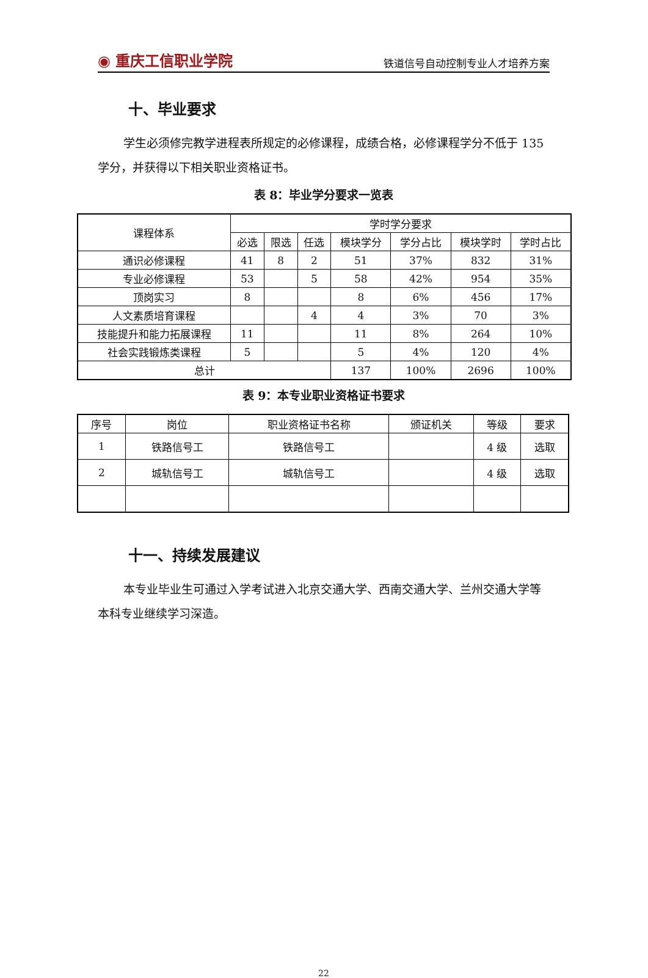◉ 重庆工信职业学院 铁道信号自动控制专业人才培养方案
十、毕业要求
学生必须修完教学进程表所规定的必修课程，成绩合格，必修课程学分不低于 135 学分，并获得以下相关职业资格证书。
表 8：毕业学分要求一览表
| 课程体系 | 学时学分要求 | | | | | | |
| --- | --- | --- | --- | --- | --- | --- | --- |
| | 必选 | 限选 | 任选 | 模块学分 | 学分占比 | 模块学时 | 学时占比 |
| 通识必修课程 | 41 | 8 | 2 | 51 | 37% | 832 | 31% |
| 专业必修课程 | 53 | | 5 | 58 | 42% | 954 | 35% |
| 顶岗实习 | 8 | | | 8 | 6% | 456 | 17% |
| 人文素质培育课程 | | | 4 | 4 | 3% | 70 | 3% |
| 技能提升和能力拓展课程 | 11 | | | 11 | 8% | 264 | 10% |
| 社会实践锻炼类课程 | 5 | | | 5 | 4% | 120 | 4% |
| 总计 | | | | 137 | 100% | 2696 | 100% |
表 9：本专业职业资格证书要求
| 序号 | 岗位 | 职业资格证书名称 | 颁证机关 | 等级 | 要求 |
| --- | --- | --- | --- | --- | --- |
| 1 | 铁路信号工 | 铁路信号工 | | 4 级 | 选取 |
| 2 | 城轨信号工 | 城轨信号工 | | 4 级 | 选取 |
十一、持续发展建议
本专业毕业生可通过入学考试进入北京交通大学、西南交通大学、兰州交通大学等本科专业继续学习深造。
22